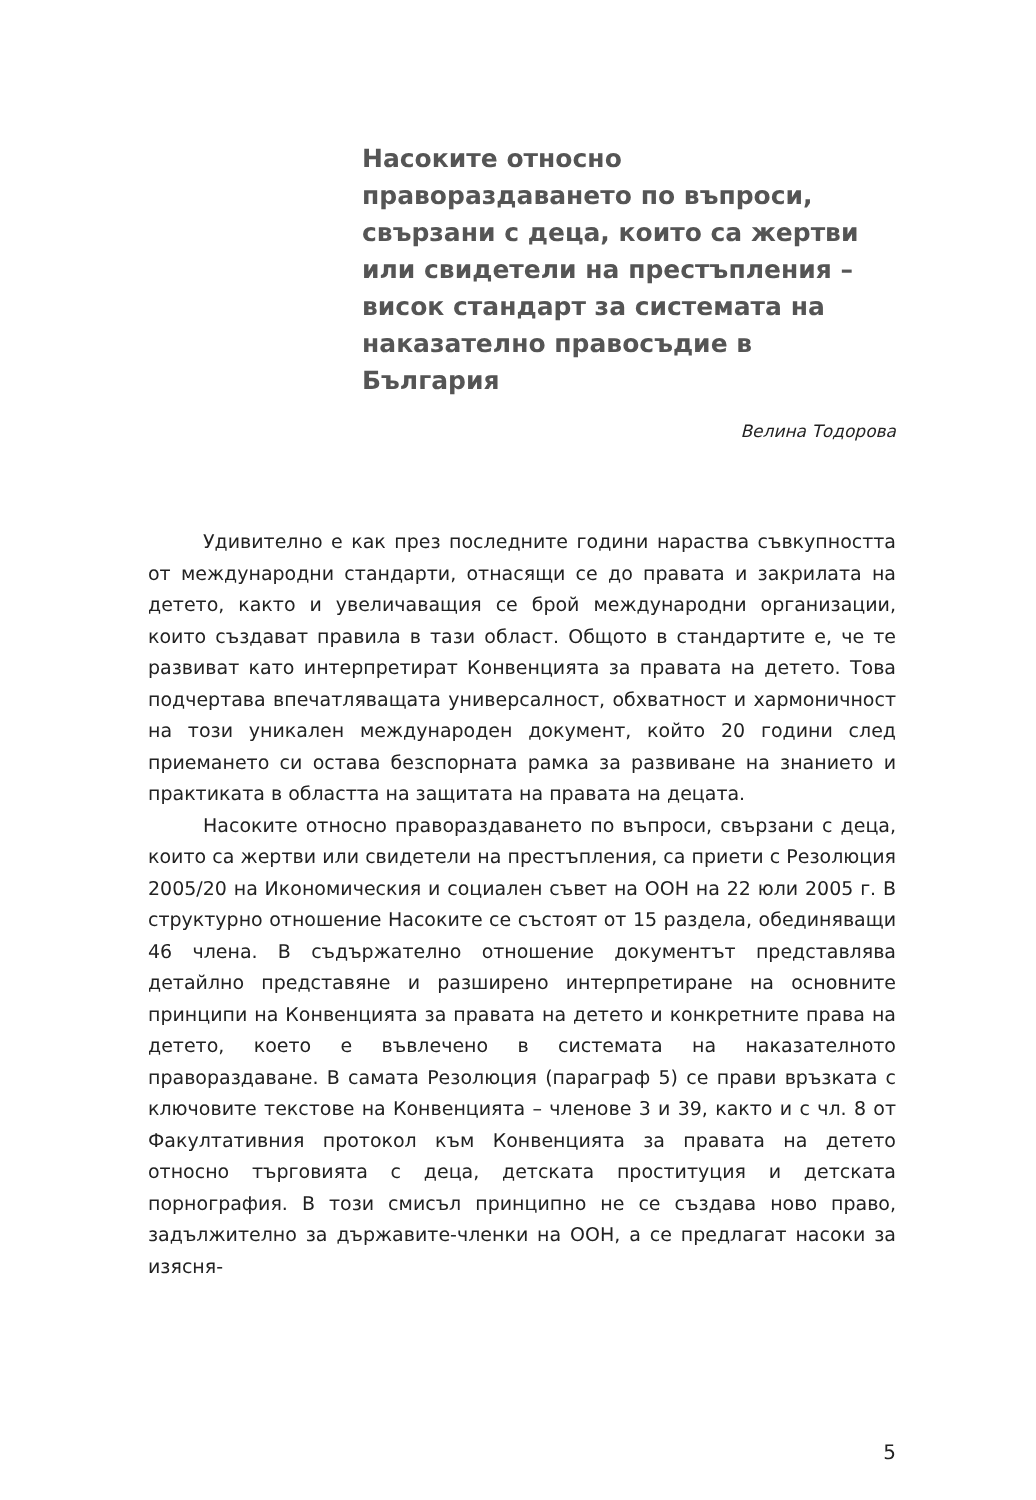Насоките относно правораздаването по въпроси, свързани с деца, които са жертви или свидетели на престъпления – висок стандарт за системата на наказателно правосъдие в България
Велина Тодорова
Удивително е как през последните години нараства съвкупността от международни стандарти, отнасящи се до правата и закрилата на детето, както и увеличаващия се брой международни организации, които създават правила в тази област. Общото в стандартите е, че те развиват като интерпретират Конвенцията за правата на детето. Това подчертава впечатляващата универсалност, обхватност и хармоничност на този уникален международен документ, който 20 години след приемането си остава безспорната рамка за развиване на знанието и практиката в областта на защитата на правата на децата.
Насоките относно правораздаването по въпроси, свързани с деца, които са жертви или свидетели на престъпления, са приети с Резолюция 2005/20 на Икономическия и социален съвет на ООН на 22 юли 2005 г. В структурно отношение Насоките се състоят от 15 раздела, обединяващи 46 члена. В съдържателно отношение документът представлява детайлно представяне и разширено интерпретиране на основните принципи на Конвенцията за правата на детето и конкретните права на детето, което е въвлечено в системата на наказателното правораздаване. В самата Резолюция (параграф 5) се прави връзката с ключовите текстове на Конвенцията – членове 3 и 39, както и с чл. 8 от Факултативния протокол към Конвенцията за правата на детето относно търговията с деца, детската проституция и детската порнография. В този смисъл принципно не се създава ново право, задължително за държавите-членки на ООН, а се предлагат насоки за изясня-
5